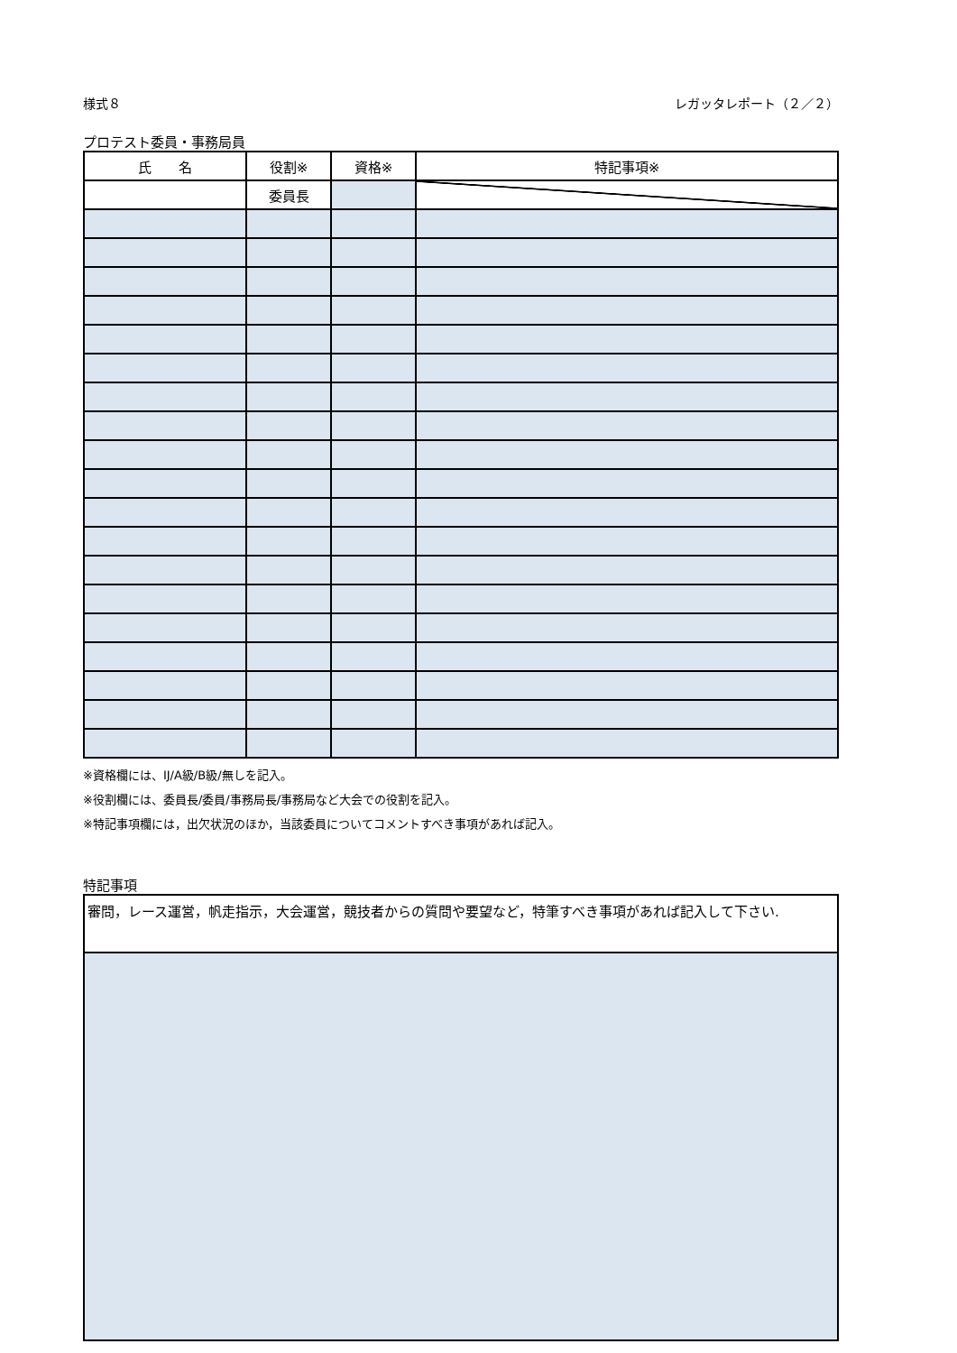様式８ レガッタレポート（２／２）
プロテスト委員・事務局員
| 氏 名 | 役割※ | 資格※ | 特記事項※ |
| --- | --- | --- | --- |
| | 委員長 | | |
※資格欄には、IJ/A級/B級/無しを記入。
※役割欄には、委員長/委員/事務局長/事務局など大会での役割を記入。
※特記事項欄には，出欠状況のほか，当該委員についてコメントすべき事項があれば記入。
特記事項
審問，レース運営，帆走指示，大会運営，競技者からの質問や要望など，特筆すべき事項があれば記入して下さい.